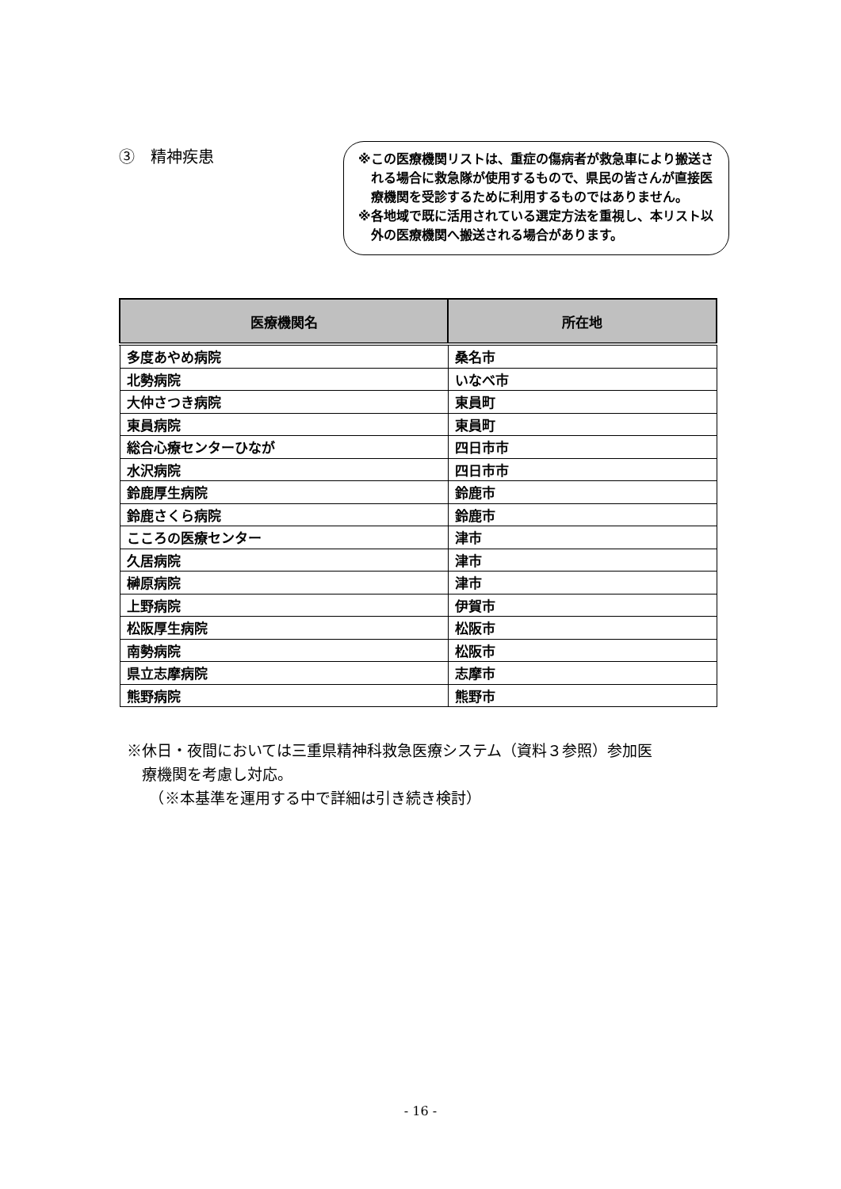③　精神疾患
※この医療機関リストは、重症の傷病者が救急車により搬送される場合に救急隊が使用するもので、県民の皆さんが直接医療機関を受診するために利用するものではありません。
※各地域で既に活用されている選定方法を重視し、本リスト以外の医療機関へ搬送される場合があります。
| 医療機関名 | 所在地 |
| --- | --- |
| 多度あやめ病院 | 桑名市 |
| 北勢病院 | いなべ市 |
| 大仲さつき病院 | 東員町 |
| 東員病院 | 東員町 |
| 総合心療センターひなが | 四日市市 |
| 水沢病院 | 四日市市 |
| 鈴鹿厚生病院 | 鈴鹿市 |
| 鈴鹿さくら病院 | 鈴鹿市 |
| こころの医療センター | 津市 |
| 久居病院 | 津市 |
| 榊原病院 | 津市 |
| 上野病院 | 伊賀市 |
| 松阪厚生病院 | 松阪市 |
| 南勢病院 | 松阪市 |
| 県立志摩病院 | 志摩市 |
| 熊野病院 | 熊野市 |
※休日・夜間においては三重県精神科救急医療システム（資料３参照）参加医
　療機関を考慮し対応。
　　（※本基準を運用する中で詳細は引き続き検討）
- 16 -